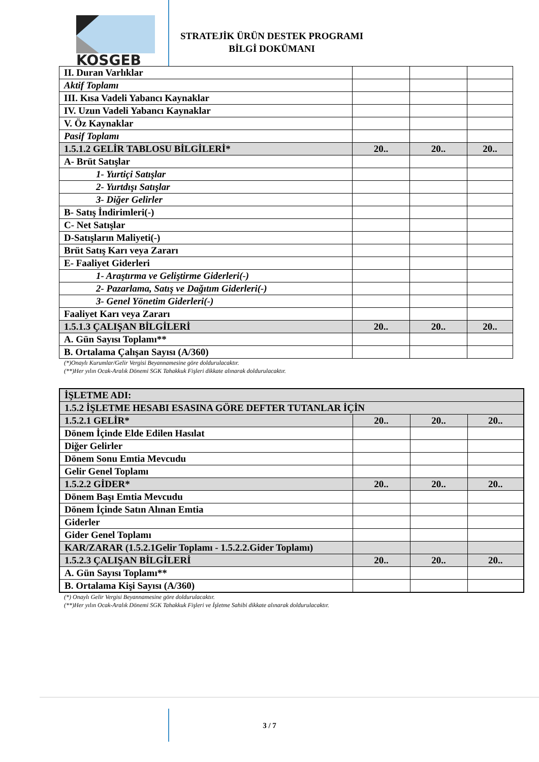KOSGEB
STRATEJİK ÜRÜN DESTEK PROGRAMI
BİLGİ DOKÜMANI
| II. Duran Varlıklar | | | |
| Aktif Toplamı | | | |
| III. Kısa Vadeli Yabancı Kaynaklar | | | |
| IV. Uzun Vadeli Yabancı Kaynaklar | | | |
| V. Öz Kaynaklar | | | |
| Pasif Toplamı | | | |
| 1.5.1.2 GELİR TABLOSU BİLGİLERİ* | 20.. | 20.. | 20.. |
| A- Brüt Satışlar | | | |
| 1- Yurtiçi Satışlar | | | |
| 2- Yurtdışı Satışlar | | | |
| 3- Diğer Gelirler | | | |
| B- Satış İndirimleri(-) | | | |
| C- Net Satışlar | | | |
| D-Satışların Maliyeti(-) | | | |
| Brüt Satış Karı veya Zararı | | | |
| E- Faaliyet Giderleri | | | |
| 1- Araştırma ve Geliştirme Giderleri(-) | | | |
| 2- Pazarlama, Satış ve Dağıtım Giderleri(-) | | | |
| 3- Genel Yönetim Giderleri(-) | | | |
| Faaliyet Karı veya Zararı | | | |
| 1.5.1.3 ÇALIŞAN BİLGİLERİ | 20.. | 20.. | 20.. |
| A. Gün Sayısı Toplamı** | | | |
| B. Ortalama Çalışan Sayısı (A/360) | | | |
(*)Onaylı Kurumlar/Gelir Vergisi Beyannamesine göre doldurulacaktır.
(**)Her yılın Ocak-Aralık Dönemi SGK Tahakkuk Fişleri dikkate alınarak doldurulacaktır.
| İŞLETME ADI: | | | |
| 1.5.2 İŞLETME HESABI ESASINA GÖRE DEFTER TUTANLAR İÇİN | | | |
| 1.5.2.1 GELİR* | 20.. | 20.. | 20.. |
| Dönem İçinde Elde Edilen Hasılat | | | |
| Diğer Gelirler | | | |
| Dönem Sonu Emtia Mevcudu | | | |
| Gelir Genel Toplamı | | | |
| 1.5.2.2 GİDER* | 20.. | 20.. | 20.. |
| Dönem Başı Emtia Mevcudu | | | |
| Dönem İçinde Satın Alınan Emtia | | | |
| Giderler | | | |
| Gider Genel Toplamı | | | |
| KAR/ZARAR (1.5.2.1Gelir Toplamı - 1.5.2.2.Gider Toplamı) | | | |
| 1.5.2.3 ÇALIŞAN BİLGİLERİ | 20.. | 20.. | 20.. |
| A. Gün Sayısı Toplamı** | | | |
| B. Ortalama Kişi Sayısı (A/360) | | | |
(*) Onaylı Gelir Vergisi Beyannamesine göre doldurulacaktır.
(**)Her yılın Ocak-Aralık Dönemi SGK Tahakkuk Fişleri ve İşletme Sahibi dikkate alınarak doldurulacaktır.
3 / 7